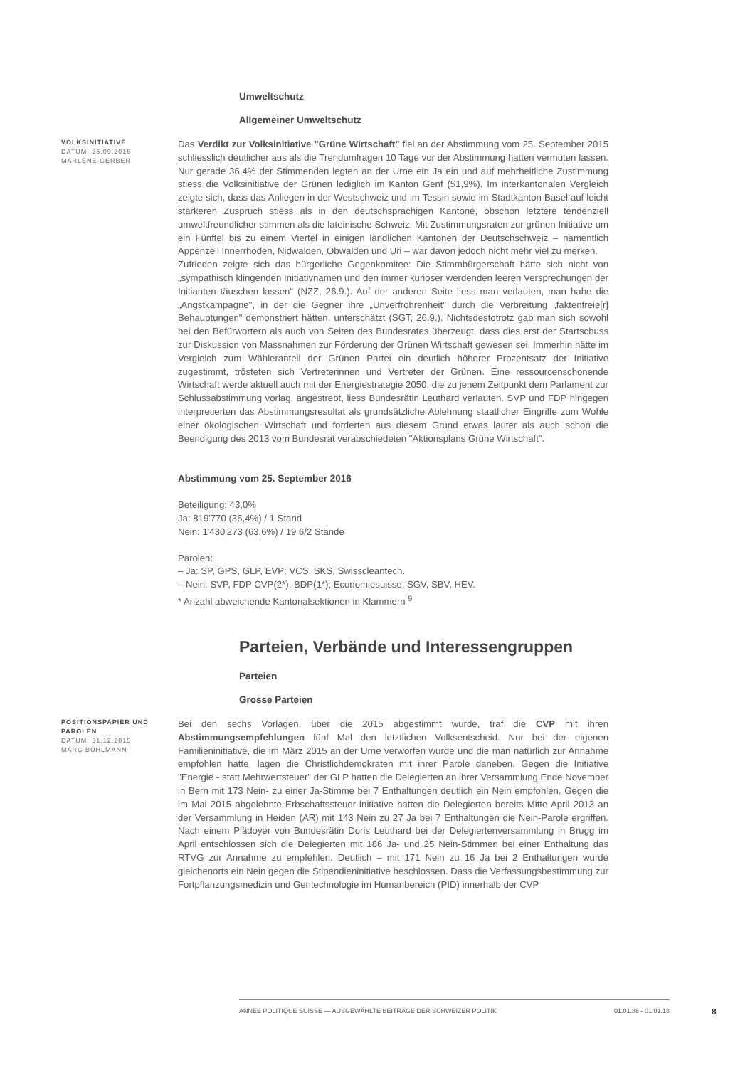Umweltschutz
Allgemeiner Umweltschutz
VOLKSINITIATIVE
DATUM: 25.09.2016
MARLÈNE GERBER
Das Verdikt zur Volksinitiative "Grüne Wirtschaft" fiel an der Abstimmung vom 25. September 2015 schliesslich deutlicher aus als die Trendumfragen 10 Tage vor der Abstimmung hatten vermuten lassen. Nur gerade 36,4% der Stimmenden legten an der Urne ein Ja ein und auf mehrheitliche Zustimmung stiess die Volksinitiative der Grünen lediglich im Kanton Genf (51,9%). Im interkantonalen Vergleich zeigte sich, dass das Anliegen in der Westschweiz und im Tessin sowie im Stadtkanton Basel auf leicht stärkeren Zuspruch stiess als in den deutschsprachigen Kantone, obschon letztere tendenziell umweltfreundlicher stimmen als die lateinische Schweiz. Mit Zustimmungsraten zur grünen Initiative um ein Fünftel bis zu einem Viertel in einigen ländlichen Kantonen der Deutschschweiz – namentlich Appenzell Innerrhoden, Nidwalden, Obwalden und Uri – war davon jedoch nicht mehr viel zu merken.
Zufrieden zeigte sich das bürgerliche Gegenkomitee: Die Stimmbürgerschaft hätte sich nicht von „sympathisch klingenden Initiativnamen und den immer kurioser werdenden leeren Versprechungen der Initianten täuschen lassen" (NZZ, 26.9.). Auf der anderen Seite liess man verlauten, man habe die „Angstkampagne", in der die Gegner ihre „Unverfrohrenheit" durch die Verbreitung „faktenfreie[r] Behauptungen" demonstriert hätten, unterschätzt (SGT, 26.9.). Nichtsdestotrotz gab man sich sowohl bei den Befürwortern als auch von Seiten des Bundesrates überzeugt, dass dies erst der Startschuss zur Diskussion von Massnahmen zur Förderung der Grünen Wirtschaft gewesen sei. Immerhin hätte im Vergleich zum Wähleranteil der Grünen Partei ein deutlich höherer Prozentsatz der Initiative zugestimmt, trösteten sich Vertreterinnen und Vertreter der Grünen. Eine ressourcenschonende Wirtschaft werde aktuell auch mit der Energiestrategie 2050, die zu jenem Zeitpunkt dem Parlament zur Schlussabstimmung vorlag, angestrebt, liess Bundesrätin Leuthard verlauten. SVP und FDP hingegen interpretierten das Abstimmungsresultat als grundsätzliche Ablehnung staatlicher Eingriffe zum Wohle einer ökologischen Wirtschaft und forderten aus diesem Grund etwas lauter als auch schon die Beendigung des 2013 vom Bundesrat verabschiedeten "Aktionsplans Grüne Wirtschaft".
Abstimmung vom 25. September 2016
Beteiligung: 43,0%
Ja: 819'770 (36,4%) / 1 Stand
Nein: 1'430'273 (63,6%) / 19 6/2 Stände
Parolen:
– Ja: SP, GPS, GLP, EVP; VCS, SKS, Swisscleantech.
– Nein: SVP, FDP CVP(2*), BDP(1*); Economiesuisse, SGV, SBV, HEV.
* Anzahl abweichende Kantonalsektionen in Klammern <sup>9</sup>
Parteien, Verbände und Interessengruppen
Parteien
Grosse Parteien
POSITIONSPAPIER UND PAROLEN
DATUM: 31.12.2015
MARC BÜHLMANN
Bei den sechs Vorlagen, über die 2015 abgestimmt wurde, traf die CVP mit ihren Abstimmungsempfehlungen fünf Mal den letztlichen Volksentscheid. Nur bei der eigenen Familieninitiative, die im März 2015 an der Urne verworfen wurde und die man natürlich zur Annahme empfohlen hatte, lagen die Christlichdemokraten mit ihrer Parole daneben. Gegen die Initiative "Energie - statt Mehrwertsteuer" der GLP hatten die Delegierten an ihrer Versammlung Ende November in Bern mit 173 Nein- zu einer Ja-Stimme bei 7 Enthaltungen deutlich ein Nein empfohlen. Gegen die im Mai 2015 abgelehnte Erbschaftssteuer-Initiative hatten die Delegierten bereits Mitte April 2013 an der Versammlung in Heiden (AR) mit 143 Nein zu 27 Ja bei 7 Enthaltungen die Nein-Parole ergriffen. Nach einem Plädoyer von Bundesrätin Doris Leuthard bei der Delegiertenversammlung in Brugg im April entschlossen sich die Delegierten mit 186 Ja- und 25 Nein-Stimmen bei einer Enthaltung das RTVG zur Annahme zu empfehlen. Deutlich – mit 171 Nein zu 16 Ja bei 2 Enthaltungen wurde gleichenorts ein Nein gegen die Stipendieninitiative beschlossen. Dass die Verfassungsbestimmung zur Fortpflanzungsmedizin und Gentechnologie im Humanbereich (PID) innerhalb der CVP
ANNÉE POLITIQUE SUISSE — AUSGEWÄHLTE BEITRÄGE DER SCHWEIZER POLITIK 01.01.88 - 01.01.18
8